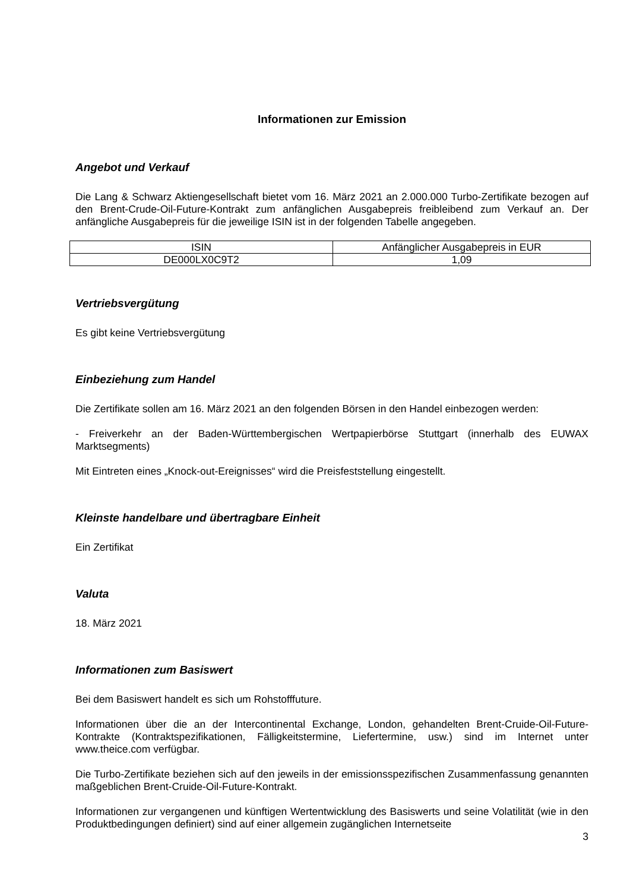Informationen zur Emission
Angebot und Verkauf
Die Lang & Schwarz Aktiengesellschaft bietet vom 16. März 2021 an 2.000.000 Turbo-Zertifikate bezogen auf den Brent-Crude-Oil-Future-Kontrakt zum anfänglichen Ausgabepreis freibleibend zum Verkauf an. Der anfängliche Ausgabepreis für die jeweilige ISIN ist in der folgenden Tabelle angegeben.
| ISIN | Anfänglicher Ausgabepreis in EUR |
| DE000LX0C9T2 | 1,09 |
Vertriebsvergütung
Es gibt keine Vertriebsvergütung
Einbeziehung zum Handel
Die Zertifikate sollen am 16. März 2021 an den folgenden Börsen in den Handel einbezogen werden:
- Freiverkehr an der Baden-Württembergischen Wertpapierbörse Stuttgart (innerhalb des EUWAX Marktsegments)
Mit Eintreten eines „Knock-out-Ereignisses“ wird die Preisfeststellung eingestellt.
Kleinste handelbare und übertragbare Einheit
Ein Zertifikat
Valuta
18. März 2021
Informationen zum Basiswert
Bei dem Basiswert handelt es sich um Rohstofffuture.
Informationen über die an der Intercontinental Exchange, London, gehandelten Brent-Cruide-Oil-Future-Kontrakte (Kontraktspezifikationen, Fälligkeitstermine, Liefertermine, usw.) sind im Internet unter www.theice.com verfügbar.
Die Turbo-Zertifikate beziehen sich auf den jeweils in der emissionsspezifischen Zusammenfassung genannten maßgeblichen Brent-Cruide-Oil-Future-Kontrakt.
Informationen zur vergangenen und künftigen Wertentwicklung des Basiswerts und seine Volatilität (wie in den Produktbedingungen definiert) sind auf einer allgemein zugänglichen Internetseite
3